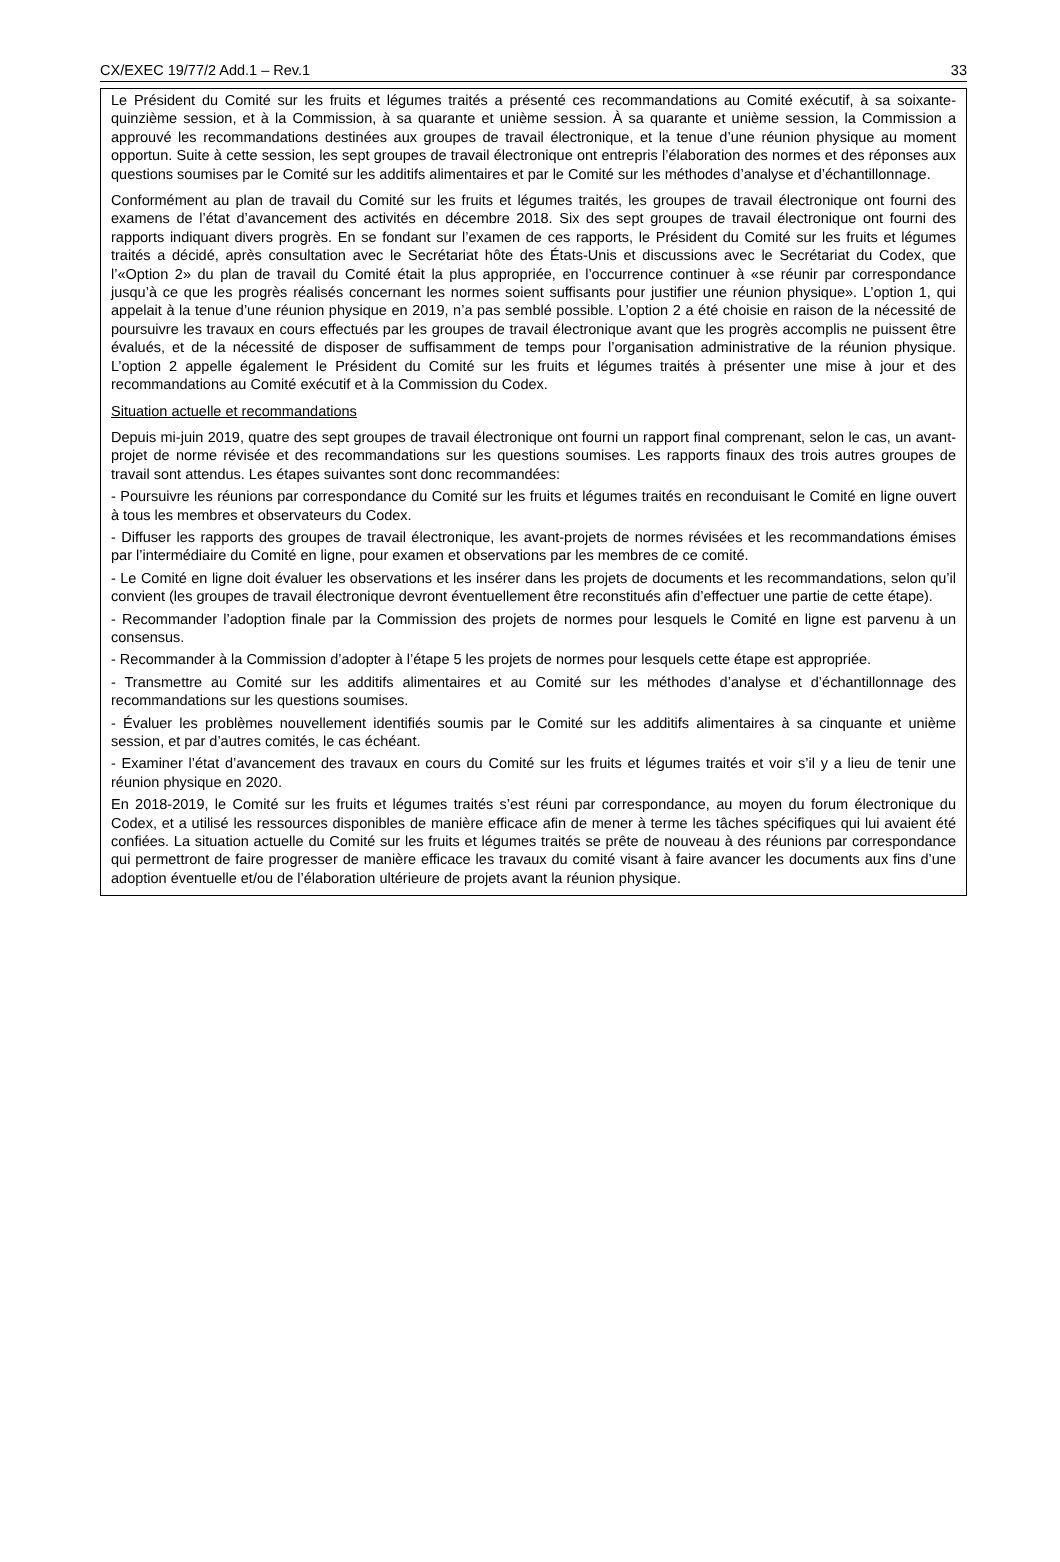CX/EXEC 19/77/2 Add.1 – Rev.1 33
Le Président du Comité sur les fruits et légumes traités a présenté ces recommandations au Comité exécutif, à sa soixante-quinzième session, et à la Commission, à sa quarante et unième session. À sa quarante et unième session, la Commission a approuvé les recommandations destinées aux groupes de travail électronique, et la tenue d’une réunion physique au moment opportun. Suite à cette session, les sept groupes de travail électronique ont entrepris l’élaboration des normes et des réponses aux questions soumises par le Comité sur les additifs alimentaires et par le Comité sur les méthodes d’analyse et d’échantillonnage.
Conformément au plan de travail du Comité sur les fruits et légumes traités, les groupes de travail électronique ont fourni des examens de l’état d’avancement des activités en décembre 2018. Six des sept groupes de travail électronique ont fourni des rapports indiquant divers progrès. En se fondant sur l’examen de ces rapports, le Président du Comité sur les fruits et légumes traités a décidé, après consultation avec le Secrétariat hôte des États-Unis et discussions avec le Secrétariat du Codex, que l’«Option 2» du plan de travail du Comité était la plus appropriée, en l’occurrence continuer à «se réunir par correspondance jusqu’à ce que les progrès réalisés concernant les normes soient suffisants pour justifier une réunion physique». L’option 1, qui appelait à la tenue d’une réunion physique en 2019, n’a pas semblé possible. L’option 2 a été choisie en raison de la nécessité de poursuivre les travaux en cours effectués par les groupes de travail électronique avant que les progrès accomplis ne puissent être évalués, et de la nécessité de disposer de suffisamment de temps pour l’organisation administrative de la réunion physique. L’option 2 appelle également le Président du Comité sur les fruits et légumes traités à présenter une mise à jour et des recommandations au Comité exécutif et à la Commission du Codex.
Situation actuelle et recommandations
Depuis mi-juin 2019, quatre des sept groupes de travail électronique ont fourni un rapport final comprenant, selon le cas, un avant-projet de norme révisée et des recommandations sur les questions soumises. Les rapports finaux des trois autres groupes de travail sont attendus. Les étapes suivantes sont donc recommandées:
- Poursuivre les réunions par correspondance du Comité sur les fruits et légumes traités en reconduisant le Comité en ligne ouvert à tous les membres et observateurs du Codex.
- Diffuser les rapports des groupes de travail électronique, les avant-projets de normes révisées et les recommandations émises par l’intermédiaire du Comité en ligne, pour examen et observations par les membres de ce comité.
- Le Comité en ligne doit évaluer les observations et les insérer dans les projets de documents et les recommandations, selon qu’il convient (les groupes de travail électronique devront éventuellement être reconstitués afin d’effectuer une partie de cette étape).
- Recommander l’adoption finale par la Commission des projets de normes pour lesquels le Comité en ligne est parvenu à un consensus.
- Recommander à la Commission d’adopter à l’étape 5 les projets de normes pour lesquels cette étape est appropriée.
- Transmettre au Comité sur les additifs alimentaires et au Comité sur les méthodes d’analyse et d’échantillonnage des recommandations sur les questions soumises.
- Évaluer les problèmes nouvellement identifiés soumis par le Comité sur les additifs alimentaires à sa cinquante et unième session, et par d’autres comités, le cas échéant.
- Examiner l’état d’avancement des travaux en cours du Comité sur les fruits et légumes traités et voir s’il y a lieu de tenir une réunion physique en 2020.
En 2018-2019, le Comité sur les fruits et légumes traités s’est réuni par correspondance, au moyen du forum électronique du Codex, et a utilisé les ressources disponibles de manière efficace afin de mener à terme les tâches spécifiques qui lui avaient été confiées. La situation actuelle du Comité sur les fruits et légumes traités se prête de nouveau à des réunions par correspondance qui permettront de faire progresser de manière efficace les travaux du comité visant à faire avancer les documents aux fins d’une adoption éventuelle et/ou de l’élaboration ultérieure de projets avant la réunion physique.